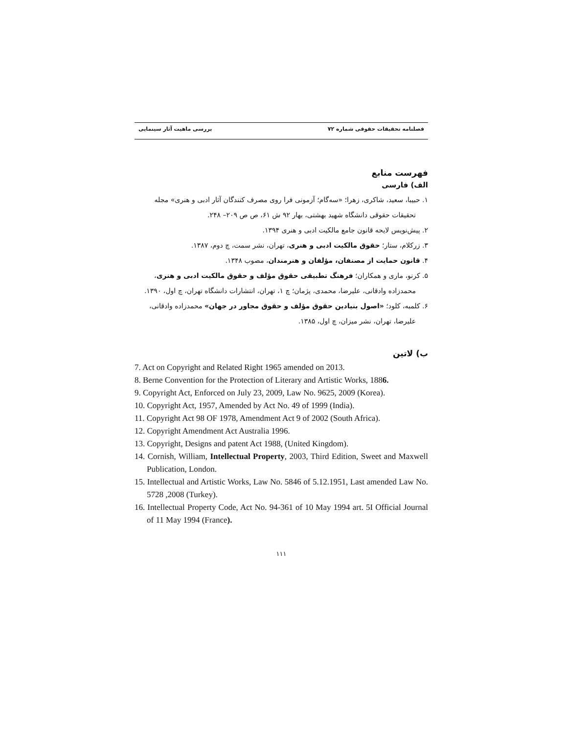فصلنامه تحقیقات حقوقی شماره ۷۲ بررسی ماهیت آثار سینمایی
فهرست منابع
الف) فارسی
۱. حبیبا، سعید، شاکری، زهرا؛ «سه‌گام؛ آزمونی فرا روی مصرف کنندگان آثار ادبی و هنری» مجله تحقیقات حقوقی دانشگاه شهید بهشتی، بهار ۹۲ ش ۶۱، ص ص ۲۰۹– ۲۴۸.
۲. پیش‌نویس لایحه قانون جامع مالکیت ادبی و هنری ۱۳۹۴.
۳. زرکلام، ستار؛ حقوق مالکیت ادبی و هنری، تهران، نشر سمت، چ دوم، ۱۳۸۷.
۴. قانون حمایت از مصنفان، مؤلفان و هنرمندان، مصوب ۱۳۴۸.
۵. کرنو، ماری و همکاران؛ فرهنگ تطبیقی حقوق مؤلف و حقوق مالکیت ادبی و هنری، محمدزاده وادقانی، علیرضا، محمدی، پژمان؛ چ ۱، تهران، انتشارات دانشگاه تهران، چ اول، ۱۳۹۰.
۶. کلمبه، کلود؛ «اصول بنیادین حقوق مؤلف و حقوق مجاور در جهان» محمدزاده وادقانی، علیرضا، تهران، نشر میزان، چ اول، ۱۳۸۵.
ب) لاتین
7. Act on Copyright and Related Right 1965 amended on 2013.
8. Berne Convention for the Protection of Literary and Artistic Works, 1886.
9. Copyright Act, Enforced on July 23, 2009, Law No. 9625, 2009 (Korea).
10. Copyright Act, 1957, Amended by Act No. 49 of 1999 (India).
11. Copyright Act 98 OF 1978, Amendment Act 9 of 2002 (South Africa).
12. Copyright Amendment Act Australia 1996.
13. Copyright, Designs and patent Act 1988, (United Kingdom).
14. Cornish, William, Intellectual Property, 2003, Third Edition, Sweet and Maxwell Publication, London.
15. Intellectual and Artistic Works, Law No. 5846 of 5.12.1951, Last amended Law No. 5728 ,2008 (Turkey).
16. Intellectual Property Code, Act No. 94-361 of 10 May 1994 art. 5I Official Journal of 11 May 1994 (France).
۱۱۱